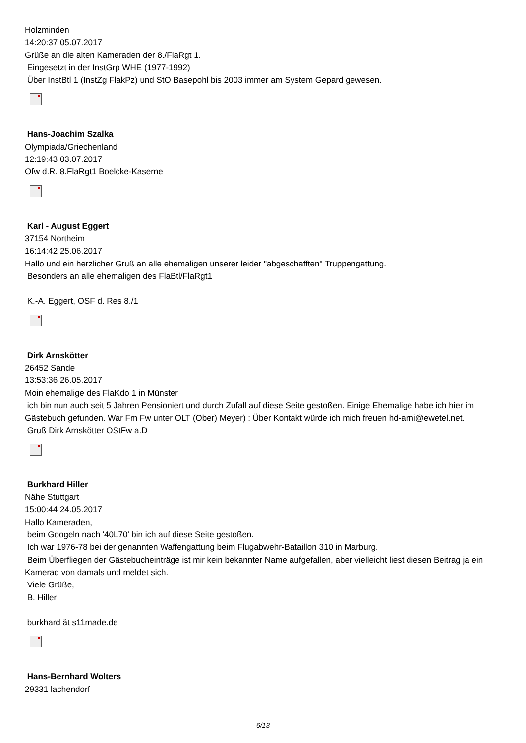Holzminden
14:20:37 05.07.2017
Grüße an die alten Kameraden der 8./FlaRgt 1.
Eingesetzt in der InstGrp WHE (1977-1992)
Über InstBtl 1 (InstZg FlakPz) und StO Basepohl bis 2003 immer am System Gepard gewesen.
Hans-Joachim Szalka
Olympiada/Griechenland
12:19:43 03.07.2017
Ofw d.R. 8.FlaRgt1 Boelcke-Kaserne
Karl - August Eggert
37154 Northeim
16:14:42 25.06.2017
Hallo und ein herzlicher Gruß an alle ehemaligen unserer leider "abgeschafften" Truppengattung.
Besonders an alle ehemaligen des FlaBtl/FlaRgt1
K.-A. Eggert, OSF d. Res 8./1
Dirk Arnskötter
26452 Sande
13:53:36 26.05.2017
Moin ehemalige des FlaKdo 1 in Münster
ich bin nun auch seit 5 Jahren Pensioniert und durch Zufall auf diese Seite gestoßen. Einige Ehemalige habe ich hier im Gästebuch gefunden. War Fm Fw unter OLT (Ober) Meyer) : Über Kontakt würde ich mich freuen hd-arni@ewetel.net.
Gruß Dirk Arnskötter OStFw a.D
Burkhard Hiller
Nähe Stuttgart
15:00:44 24.05.2017
Hallo Kameraden,
beim Googeln nach '40L70' bin ich auf diese Seite gestoßen.
Ich war 1976-78 bei der genannten Waffengattung beim Flugabwehr-Bataillon 310 in Marburg.
Beim Überfliegen der Gästebucheinträge ist mir kein bekannter Name aufgefallen, aber vielleicht liest diesen Beitrag ja ein Kamerad von damals und meldet sich.
Viele Grüße,
B. Hiller
burkhard ät s11made.de
Hans-Bernhard Wolters
29331 lachendorf
6/13